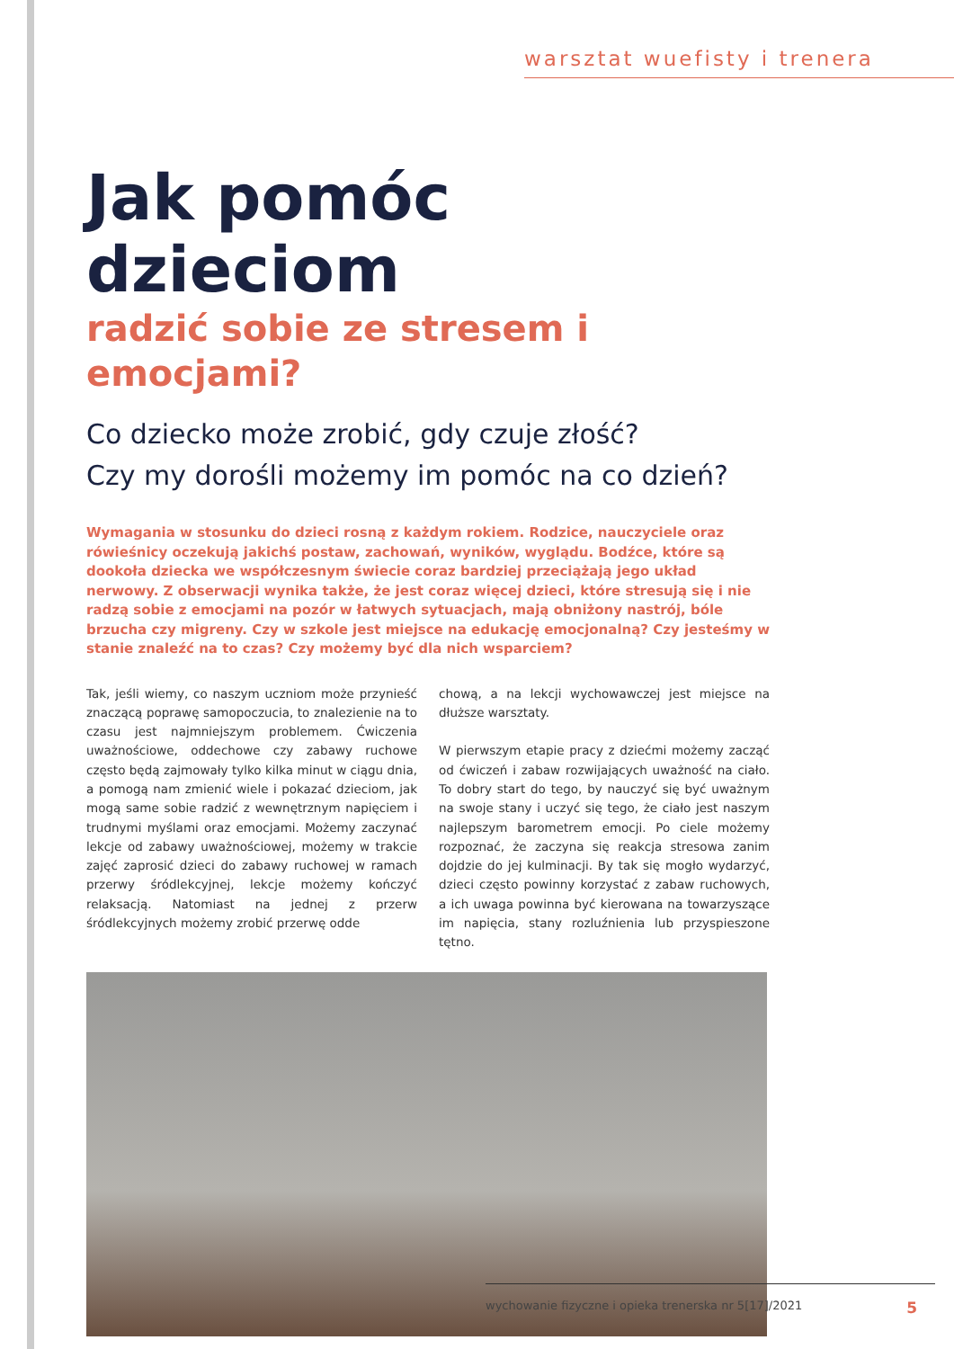warsztat wuefisty i trenera
Jak pomóc dzieciom
radzić sobie ze stresem i emocjami?
Co dziecko może zrobić, gdy czuje złość?
Czy my dorośli możemy im pomóc na co dzień?
Wymagania w stosunku do dzieci rosną z każdym rokiem. Rodzice, nauczyciele oraz rówieśnicy oczekują jakichś postaw, zachowań, wyników, wyglądu. Bodźce, które są dookoła dziecka we współczesnym świecie coraz bardziej przeciążają jego układ nerwowy. Z obserwacji wynika także, że jest coraz więcej dzieci, które stresują się i nie radzą sobie z emocjami na pozór w łatwych sytuacjach, mają obniżony nastrój, bóle brzucha czy migreny. Czy w szkole jest miejsce na edukację emocjonalną? Czy jesteśmy w stanie znaleźć na to czas? Czy możemy być dla nich wsparciem?
Tak, jeśli wiemy, co naszym uczniom może przynieść znaczącą poprawę samopoczucia, to znalezienie na to czasu jest najmniejszym problemem. Ćwiczenia uważnościowe, oddechowe czy zabawy ruchowe często będą zajmowały tylko kilka minut w ciągu dnia, a pomogą nam zmienić wiele i pokazać dzieciom, jak mogą same sobie radzić z wewnętrznym napięciem i trudnymi myślami oraz emocjami. Możemy zaczynać lekcje od zabawy uważnościowej, możemy w trakcie zajęć zaprosić dzieci do zabawy ruchowej w ramach przerwy śródlekcyjnej, lekcje możemy kończyć relaksacją. Natomiast na jednej z przerw śródlekcyjnych możemy zrobić przerwę odde
chową, a na lekcji wychowawczej jest miejsce na dłuższe warsztaty.
W pierwszym etapie pracy z dziećmi możemy zacząć od ćwiczeń i zabaw rozwijających uważność na ciało. To dobry start do tego, by nauczyć się być uważnym na swoje stany i uczyć się tego, że ciało jest naszym najlepszym barometrem emocji. Po ciele możemy rozpoznać, że zaczyna się reakcja stresowa zanim dojdzie do jej kulminacji. By tak się mogło wydarzyć, dzieci często powinny korzystać z zabaw ruchowych, a ich uwaga powinna być kierowana na towarzyszące im napięcia, stany rozluźnienia lub przyspieszone tętno.
wychowanie fizyczne i opieka trenerska nr 5[17]/2021 5